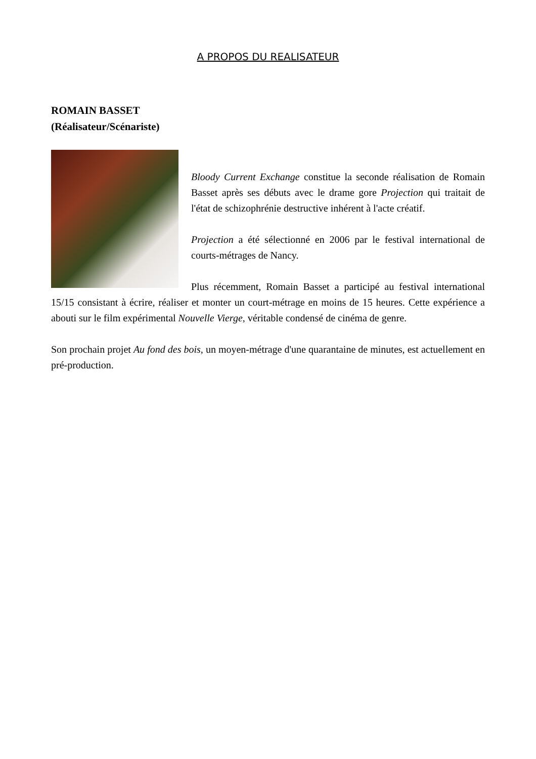A PROPOS DU REALISATEUR
ROMAIN BASSET
(Réalisateur/Scénariste)
Bloody Current Exchange constitue la seconde réalisation de Romain Basset après ses débuts avec le drame gore Projection qui traitait de l'état de schizophrénie destructive inhérent à l'acte créatif.
Projection a été sélectionné en 2006 par le festival international de courts-métrages de Nancy.
Plus récemment, Romain Basset a participé au festival international 15/15 consistant à écrire, réaliser et monter un court-métrage en moins de 15 heures. Cette expérience a abouti sur le film expérimental Nouvelle Vierge, véritable condensé de cinéma de genre.
Son prochain projet Au fond des bois, un moyen-métrage d'une quarantaine de minutes, est actuellement en pré-production.